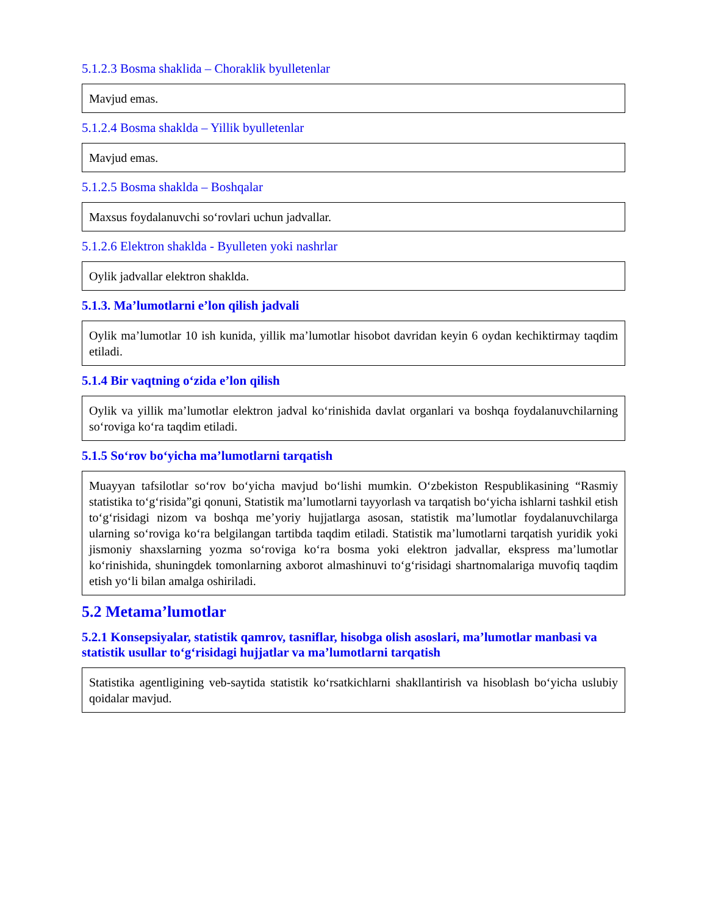5.1.2.3 Bosma shaklida – Choraklik byulletenlar
Mavjud emas.
5.1.2.4 Bosma shaklda – Yillik byulletenlar
Mavjud emas.
5.1.2.5 Bosma shaklda – Boshqalar
Maxsus foydalanuvchi so‘rovlari uchun jadvallar.
5.1.2.6 Elektron shaklda - Byulleten yoki nashrlar
Oylik jadvallar elektron shaklda.
5.1.3. Ma’lumotlarni e’lon qilish jadvali
Oylik ma’lumotlar 10 ish kunida, yillik ma’lumotlar hisobot davridan keyin 6 oydan kechiktirmay taqdim etiladi.
5.1.4 Bir vaqtning o‘zida e’lon qilish
Oylik va yillik ma’lumotlar elektron jadval ko‘rinishida davlat organlari va boshqa foydalanuvchilarning so‘roviga ko‘ra taqdim etiladi.
5.1.5 So‘rov bo‘yicha ma’lumotlarni tarqatish
Muayyan tafsilotlar so‘rov bo‘yicha mavjud bo‘lishi mumkin. O‘zbekiston Respublikasining “Rasmiy statistika to‘g‘risida”gi qonuni, Statistik ma’lumotlarni tayyorlash va tarqatish bo‘yicha ishlarni tashkil etish to‘g‘risidagi nizom va boshqa me’yoriy hujjatlarga asosan, statistik ma’lumotlar foydalanuvchilarga ularning so‘roviga ko‘ra belgilangan tartibda taqdim etiladi. Statistik ma’lumotlarni tarqatish yuridik yoki jismoniy shaxslarning yozma so‘roviga ko‘ra bosma yoki elektron jadvallar, ekspress ma’lumotlar ko‘rinishida, shuningdek tomonlarning axborot almashinuvi to‘g‘risidagi shartnomalariga muvofiq taqdim etish yo‘li bilan amalga oshiriladi.
5.2 Metama’lumotlar
5.2.1 Konsepsiyalar, statistik qamrov, tasniflar, hisobga olish asoslari, ma’lumotlar manbasi va statistik usullar to‘g‘risidagi hujjatlar va ma’lumotlarni tarqatish
Statistika agentligining veb-saytida statistik ko‘rsatkichlarni shakllantirish va hisoblash bo‘yicha uslubiy qoidalar mavjud.